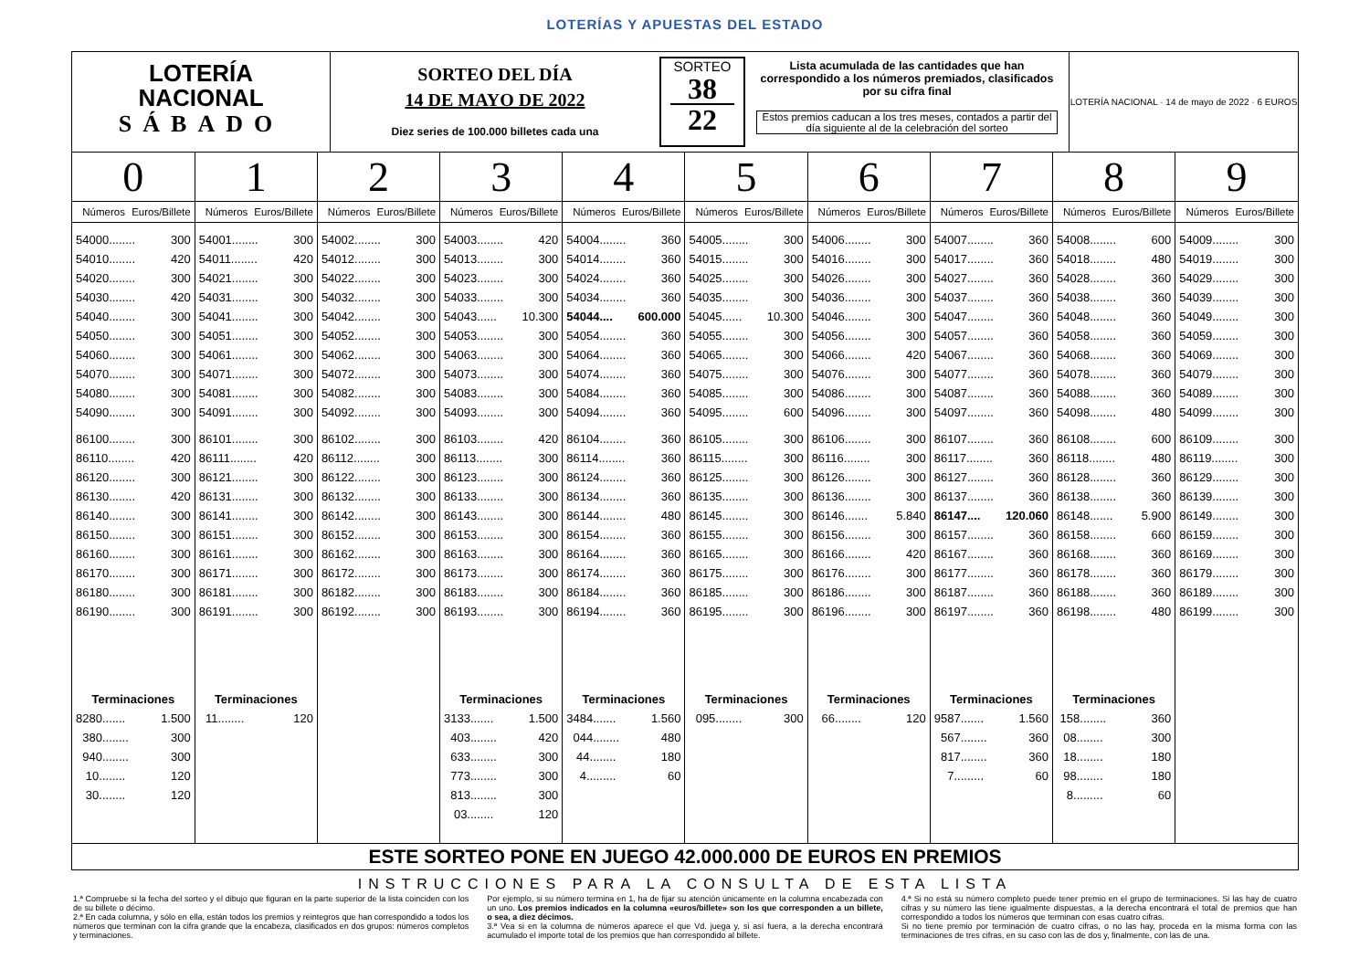LOTERÍAS Y APUESTAS DEL ESTADO
LOTERÍA
NACIONAL
SÁBADO
SORTEO DEL DÍA
14 DE MAYO DE 2022
Diez series de 100.000 billetes cada una
SORTEO
38
22
Lista acumulada de las cantidades que han correspondido a los números premiados, clasificados por su cifra final
Estos premios caducan a los tres meses, contados a partir del día siguiente al de la celebración del sorteo
LOTERÍA NACIONAL · 14 de mayo de 2022 · 6 EUROS
| 0 | 1 | 2 | 3 | 4 | 5 | 6 | 7 | 8 | 9 |
| --- | --- | --- | --- | --- | --- | --- | --- | --- | --- |
| Números Euros/Billete | Números Euros/Billete | Números Euros/Billete | Números Euros/Billete | Números Euros/Billete | Números Euros/Billete | Números Euros/Billete | Números Euros/Billete | Números Euros/Billete | Números Euros/Billete |
| 54000........ 300 | 54001........ 300 | 54002........ 300 | 54003........ 420 | 54004........ 360 | 54005........ 300 | 54006........ 300 | 54007........ 360 | 54008........ 600 | 54009........ 300 |
| 54010........ 420 | 54011........ 420 | 54012........ 300 | 54013........ 300 | 54014........ 360 | 54015........ 300 | 54016........ 300 | 54017........ 360 | 54018........ 480 | 54019........ 300 |
| 54020........ 300 | 54021........ 300 | 54022........ 300 | 54023........ 300 | 54024........ 360 | 54025........ 300 | 54026........ 300 | 54027........ 360 | 54028........ 360 | 54029........ 300 |
| 54030........ 420 | 54031........ 300 | 54032........ 300 | 54033........ 300 | 54034........ 360 | 54035........ 300 | 54036........ 300 | 54037........ 360 | 54038........ 360 | 54039........ 300 |
| 54040........ 300 | 54041........ 300 | 54042........ 300 | 54043...... 10.300 | 54044.... 600.000 | 54045...... 10.300 | 54046........ 300 | 54047........ 360 | 54048........ 360 | 54049........ 300 |
| 54050........ 300 | 54051........ 300 | 54052........ 300 | 54053........ 300 | 54054........ 360 | 54055........ 300 | 54056........ 300 | 54057........ 360 | 54058........ 360 | 54059........ 300 |
| 54060........ 300 | 54061........ 300 | 54062........ 300 | 54063........ 300 | 54064........ 360 | 54065........ 300 | 54066........ 420 | 54067........ 360 | 54068........ 360 | 54069........ 300 |
| 54070........ 300 | 54071........ 300 | 54072........ 300 | 54073........ 300 | 54074........ 360 | 54075........ 300 | 54076........ 300 | 54077........ 360 | 54078........ 360 | 54079........ 300 |
| 54080........ 300 | 54081........ 300 | 54082........ 300 | 54083........ 300 | 54084........ 360 | 54085........ 300 | 54086........ 300 | 54087........ 360 | 54088........ 360 | 54089........ 300 |
| 54090........ 300 | 54091........ 300 | 54092........ 300 | 54093........ 300 | 54094........ 360 | 54095........ 600 | 54096........ 300 | 54097........ 360 | 54098........ 480 | 54099........ 300 |
| 86100........ 300 | 86101........ 300 | 86102........ 300 | 86103........ 420 | 86104........ 360 | 86105........ 300 | 86106........ 300 | 86107........ 360 | 86108........ 600 | 86109........ 300 |
| 86110........ 420 | 86111........ 420 | 86112........ 300 | 86113........ 300 | 86114........ 360 | 86115........ 300 | 86116........ 300 | 86117........ 360 | 86118........ 480 | 86119........ 300 |
| 86120........ 300 | 86121........ 300 | 86122........ 300 | 86123........ 300 | 86124........ 360 | 86125........ 300 | 86126........ 300 | 86127........ 360 | 86128........ 360 | 86129........ 300 |
| 86130........ 420 | 86131........ 300 | 86132........ 300 | 86133........ 300 | 86134........ 360 | 86135........ 300 | 86136........ 300 | 86137........ 360 | 86138........ 360 | 86139........ 300 |
| 86140........ 300 | 86141........ 300 | 86142........ 300 | 86143........ 300 | 86144........ 480 | 86145........ 300 | 86146....... 5.840 | 86147.... 120.060 | 86148....... 5.900 | 86149........ 300 |
| 86150........ 300 | 86151........ 300 | 86152........ 300 | 86153........ 300 | 86154........ 360 | 86155........ 300 | 86156........ 300 | 86157........ 360 | 86158........ 660 | 86159........ 300 |
| 86160........ 300 | 86161........ 300 | 86162........ 300 | 86163........ 300 | 86164........ 360 | 86165........ 300 | 86166........ 420 | 86167........ 360 | 86168........ 360 | 86169........ 300 |
| 86170........ 300 | 86171........ 300 | 86172........ 300 | 86173........ 300 | 86174........ 360 | 86175........ 300 | 86176........ 300 | 86177........ 360 | 86178........ 360 | 86179........ 300 |
| 86180........ 300 | 86181........ 300 | 86182........ 300 | 86183........ 300 | 86184........ 360 | 86185........ 300 | 86186........ 300 | 86187........ 360 | 86188........ 360 | 86189........ 300 |
| 86190........ 300 | 86191........ 300 | 86192........ 300 | 86193........ 300 | 86194........ 360 | 86195........ 300 | 86196........ 300 | 86197........ 360 | 86198........ 480 | 86199........ 300 |
| Terminaciones | Terminaciones | | Terminaciones | Terminaciones | Terminaciones | Terminaciones | Terminaciones | Terminaciones | |
| 8280....... 1.500 | 11........ 120 | | 3133....... 1.500 | 3484....... 1.560 | 095........ 300 | 66........ 120 | 9587....... 1.560 | 158........ 360 | |
| 380........ 300 | | | 403........ 420 | 044........ 480 | | | 567........ 360 | 08........ 300 | |
| 940........ 300 | | | 633........ 300 | 44........ 180 | | | 817........ 360 | 18........ 180 | |
| 10........ 120 | | | 773........ 300 | 4......... 60 | | | 7......... 60 | 98........ 180 | |
| 30........ 120 | | | 813........ 300 | | | | | 8......... 60 | |
| | | | 03........ 120 | | | | | | |
ESTE SORTEO PONE EN JUEGO 42.000.000 DE EUROS EN PREMIOS
INSTRUCCIONES PARA LA CONSULTA DE ESTA LISTA
1.ª Compruebe si la fecha del sorteo y el dibujo que figuran en la parte superior de la lista coinciden con los de su billete o décimo.
2.ª En cada columna, y sólo en ella, están todos los premios y reintegros que han correspondido a todos los números que terminan con la cifra grande que la encabeza, clasificados en dos grupos: números completos y terminaciones.
Por ejemplo, si su número termina en 1, ha de fijar su atención únicamente en la columna encabezada con un uno. Los premios indicados en la columna «euros/billete» son los que corresponden a un billete, o sea, a diez décimos.
3.ª Vea si en la columna de números aparece el que Vd. juega y, si así fuera, a la derecha encontrará acumulado el importe total de los premios que han correspondido al billete.
4.ª Si no está su número completo puede tener premio en el grupo de terminaciones. Si las hay de cuatro cifras y su número las tiene igualmente dispuestas, a la derecha encontrará el total de premios que han correspondido a todos los números que terminan con esas cuatro cifras.
Si no tiene premio por terminación de cuatro cifras, o no las hay, proceda en la misma forma con las terminaciones de tres cifras, en su caso con las de dos y, finalmente, con las de una.